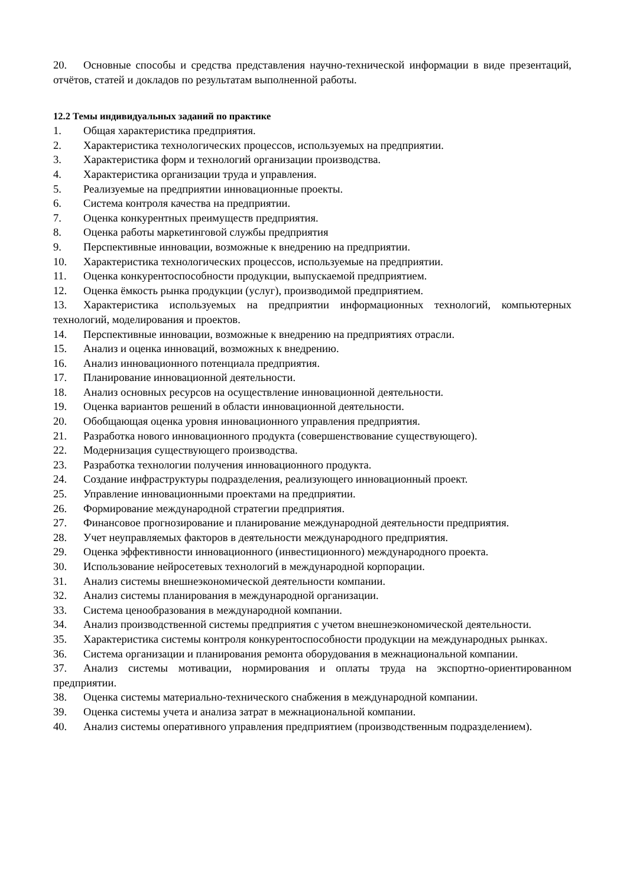20. Основные способы и средства представления научно-технической информации в виде презентаций, отчётов, статей и докладов по результатам выполненной работы.
12.2 Темы индивидуальных заданий по практике
1. Общая характеристика предприятия.
2. Характеристика технологических процессов, используемых на предприятии.
3. Характеристика форм и технологий организации производства.
4. Характеристика организации труда и управления.
5. Реализуемые на предприятии инновационные проекты.
6. Система контроля качества на предприятии.
7. Оценка конкурентных преимуществ предприятия.
8. Оценка работы маркетинговой службы предприятия
9. Перспективные инновации, возможные к внедрению на предприятии.
10. Характеристика технологических процессов, используемые на предприятии.
11. Оценка конкурентоспособности продукции, выпускаемой предприятием.
12. Оценка ёмкость рынка продукции (услуг), производимой предприятием.
13. Характеристика используемых на предприятии информационных технологий, компьютерных технологий, моделирования и проектов.
14. Перспективные инновации, возможные к внедрению на предприятиях отрасли.
15. Анализ и оценка инноваций, возможных к внедрению.
16. Анализ инновационного потенциала предприятия.
17. Планирование инновационной деятельности.
18. Анализ основных ресурсов на осуществление инновационной деятельности.
19. Оценка вариантов решений в области инновационной деятельности.
20. Обобщающая оценка уровня инновационного управления предприятия.
21. Разработка нового инновационного продукта (совершенствование существующего).
22. Модернизация существующего производства.
23. Разработка технологии получения инновационного продукта.
24. Создание инфраструктуры подразделения, реализующего инновационный проект.
25. Управление инновационными проектами на предприятии.
26. Формирование международной стратегии предприятия.
27. Финансовое прогнозирование и планирование международной деятельности предприятия.
28. Учет неуправляемых факторов в деятельности международного предприятия.
29. Оценка эффективности инновационного (инвестиционного) международного проекта.
30. Использование нейросетевых технологий в международной корпорации.
31. Анализ системы внешнеэкономической деятельности компании.
32. Анализ системы планирования в международной организации.
33. Система ценообразования в международной компании.
34. Анализ производственной системы предприятия с учетом внешнеэкономической деятельности.
35. Характеристика системы контроля конкурентоспособности продукции на международных рынках.
36. Система организации и планирования ремонта оборудования в межнациональной компании.
37. Анализ системы мотивации, нормирования и оплаты труда на экспортно-ориентированном предприятии.
38. Оценка системы материально-технического снабжения в международной компании.
39. Оценка системы учета и анализа затрат в межнациональной компании.
40. Анализ системы оперативного управления предприятием (производственным подразделением).